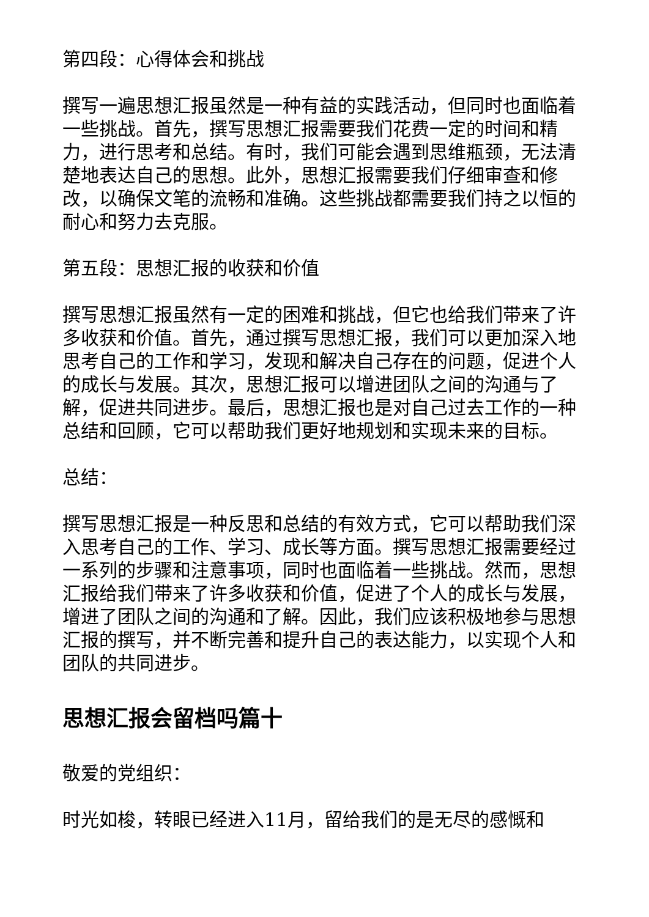第四段：心得体会和挑战
撰写一遍思想汇报虽然是一种有益的实践活动，但同时也面临着一些挑战。首先，撰写思想汇报需要我们花费一定的时间和精力，进行思考和总结。有时，我们可能会遇到思维瓶颈，无法清楚地表达自己的思想。此外，思想汇报需要我们仔细审查和修改，以确保文笔的流畅和准确。这些挑战都需要我们持之以恒的耐心和努力去克服。
第五段：思想汇报的收获和价值
撰写思想汇报虽然有一定的困难和挑战，但它也给我们带来了许多收获和价值。首先，通过撰写思想汇报，我们可以更加深入地思考自己的工作和学习，发现和解决自己存在的问题，促进个人的成长与发展。其次，思想汇报可以增进团队之间的沟通与了解，促进共同进步。最后，思想汇报也是对自己过去工作的一种总结和回顾，它可以帮助我们更好地规划和实现未来的目标。
总结：
撰写思想汇报是一种反思和总结的有效方式，它可以帮助我们深入思考自己的工作、学习、成长等方面。撰写思想汇报需要经过一系列的步骤和注意事项，同时也面临着一些挑战。然而，思想汇报给我们带来了许多收获和价值，促进了个人的成长与发展，增进了团队之间的沟通和了解。因此，我们应该积极地参与思想汇报的撰写，并不断完善和提升自己的表达能力，以实现个人和团队的共同进步。
思想汇报会留档吗篇十
敬爱的党组织：
时光如梭，转眼已经进入11月，留给我们的是无尽的感慨和